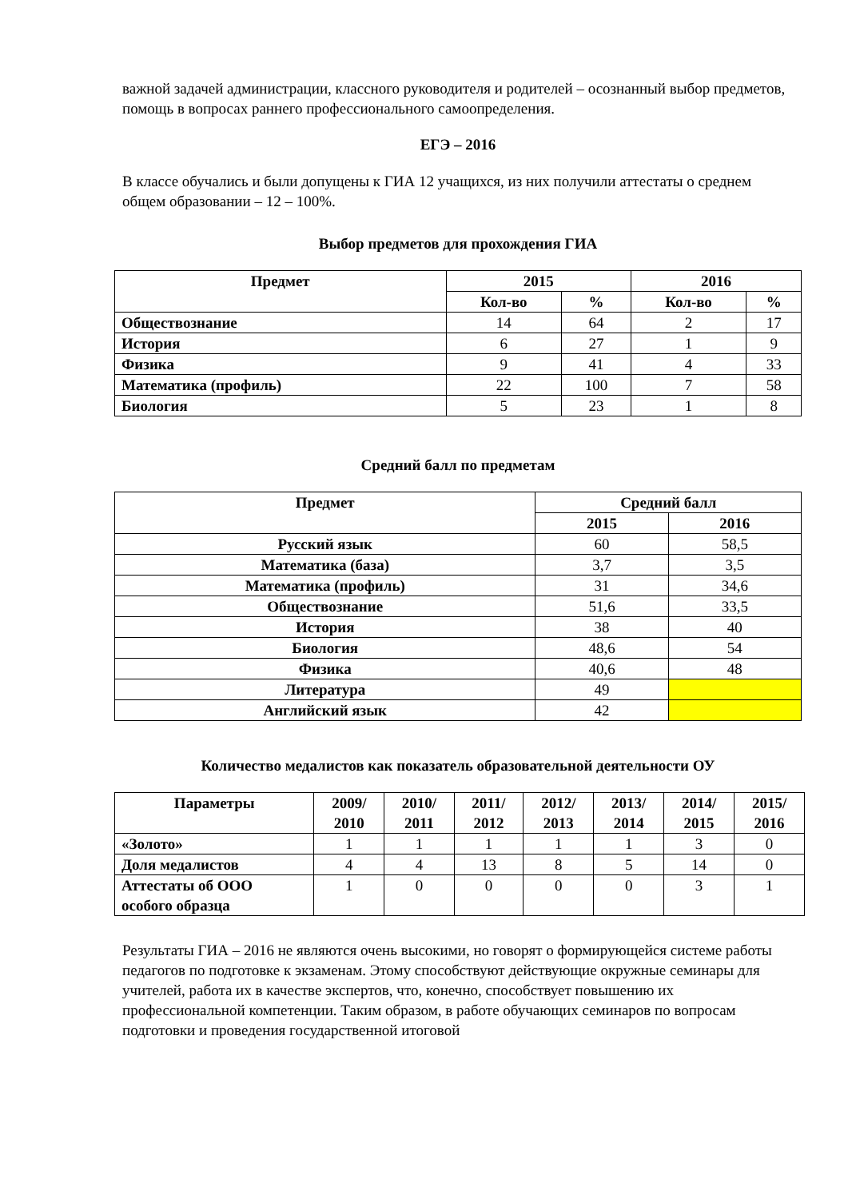важной задачей администрации, классного руководителя и родителей – осознанный выбор предметов, помощь в вопросах раннего профессионального самоопределения.
ЕГЭ – 2016
В классе обучались и были допущены к ГИА 12 учащихся, из них получили аттестаты о среднем общем образовании – 12 – 100%.
Выбор предметов для прохождения ГИА
| Предмет | 2015 | | 2016 | |
| --- | --- | --- | --- | --- |
| | Кол-во | % | Кол-во | % |
| Обществознание | 14 | 64 | 2 | 17 |
| История | 6 | 27 | 1 | 9 |
| Физика | 9 | 41 | 4 | 33 |
| Математика (профиль) | 22 | 100 | 7 | 58 |
| Биология | 5 | 23 | 1 | 8 |
Средний балл по предметам
| Предмет | Средний балл | |
| --- | --- | --- |
| | 2015 | 2016 |
| Русский язык | 60 | 58,5 |
| Математика (база) | 3,7 | 3,5 |
| Математика (профиль) | 31 | 34,6 |
| Обществознание | 51,6 | 33,5 |
| История | 38 | 40 |
| Биология | 48,6 | 54 |
| Физика | 40,6 | 48 |
| Литература | 49 | |
| Английский язык | 42 | |
Количество медалистов как показатель образовательной деятельности ОУ
| Параметры | 2009/ 2010 | 2010/ 2011 | 2011/ 2012 | 2012/ 2013 | 2013/ 2014 | 2014/ 2015 | 2015/ 2016 |
| --- | --- | --- | --- | --- | --- | --- | --- |
| «Золото» | 1 | 1 | 1 | 1 | 1 | 3 | 0 |
| Доля медалистов | 4 | 4 | 13 | 8 | 5 | 14 | 0 |
| Аттестаты об ООО особого образца | 1 | 0 | 0 | 0 | 0 | 3 | 1 |
Результаты ГИА – 2016 не являются очень высокими, но говорят о формирующейся системе работы педагогов по подготовке к экзаменам. Этому способствуют действующие окружные семинары для учителей, работа их в качестве экспертов, что, конечно, способствует повышению их профессиональной компетенции. Таким образом, в работе обучающих семинаров по вопросам подготовки и проведения государственной итоговой